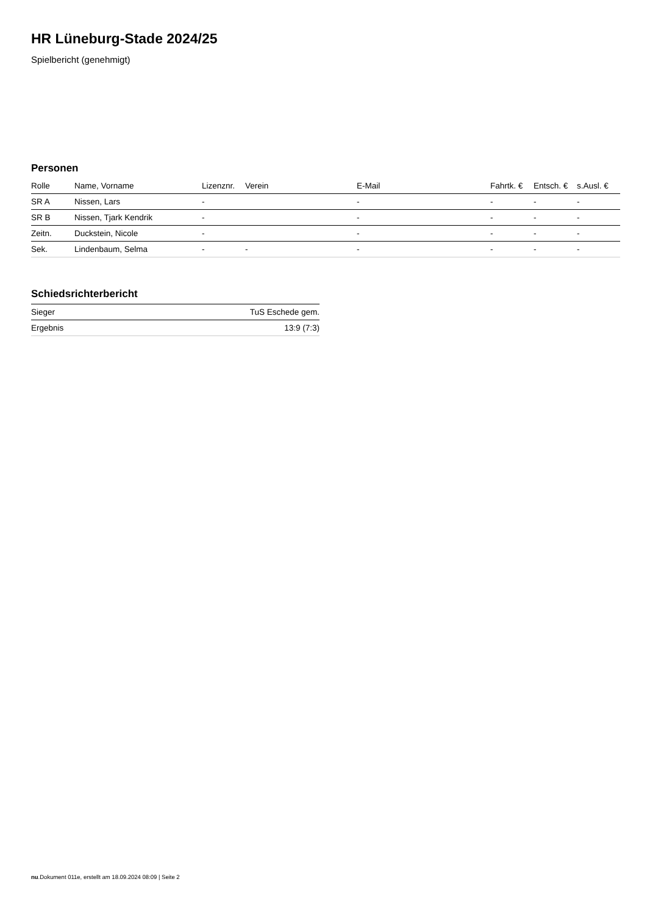HR Lüneburg-Stade 2024/25
Spielbericht (genehmigt)
Personen
| Rolle | Name, Vorname | Lizenznr. | Verein | E-Mail | Fahrtk. € | Entsch. € | s.Ausl. € |
| --- | --- | --- | --- | --- | --- | --- | --- |
| SR A | Nissen, Lars | - | | - | - | - | - |
| SR B | Nissen, Tjark Kendrik | - | | - | - | - | - |
| Zeitn. | Duckstein, Nicole | - | | - | - | - | - |
| Sek. | Lindenbaum, Selma | - | - | - | - | - | - |
Schiedsrichterbericht
| Sieger | TuS Eschede gem. |
| Ergebnis | 13:9 (7:3) |
nu.Dokument 011e, erstellt am 18.09.2024 08:09 | Seite 2